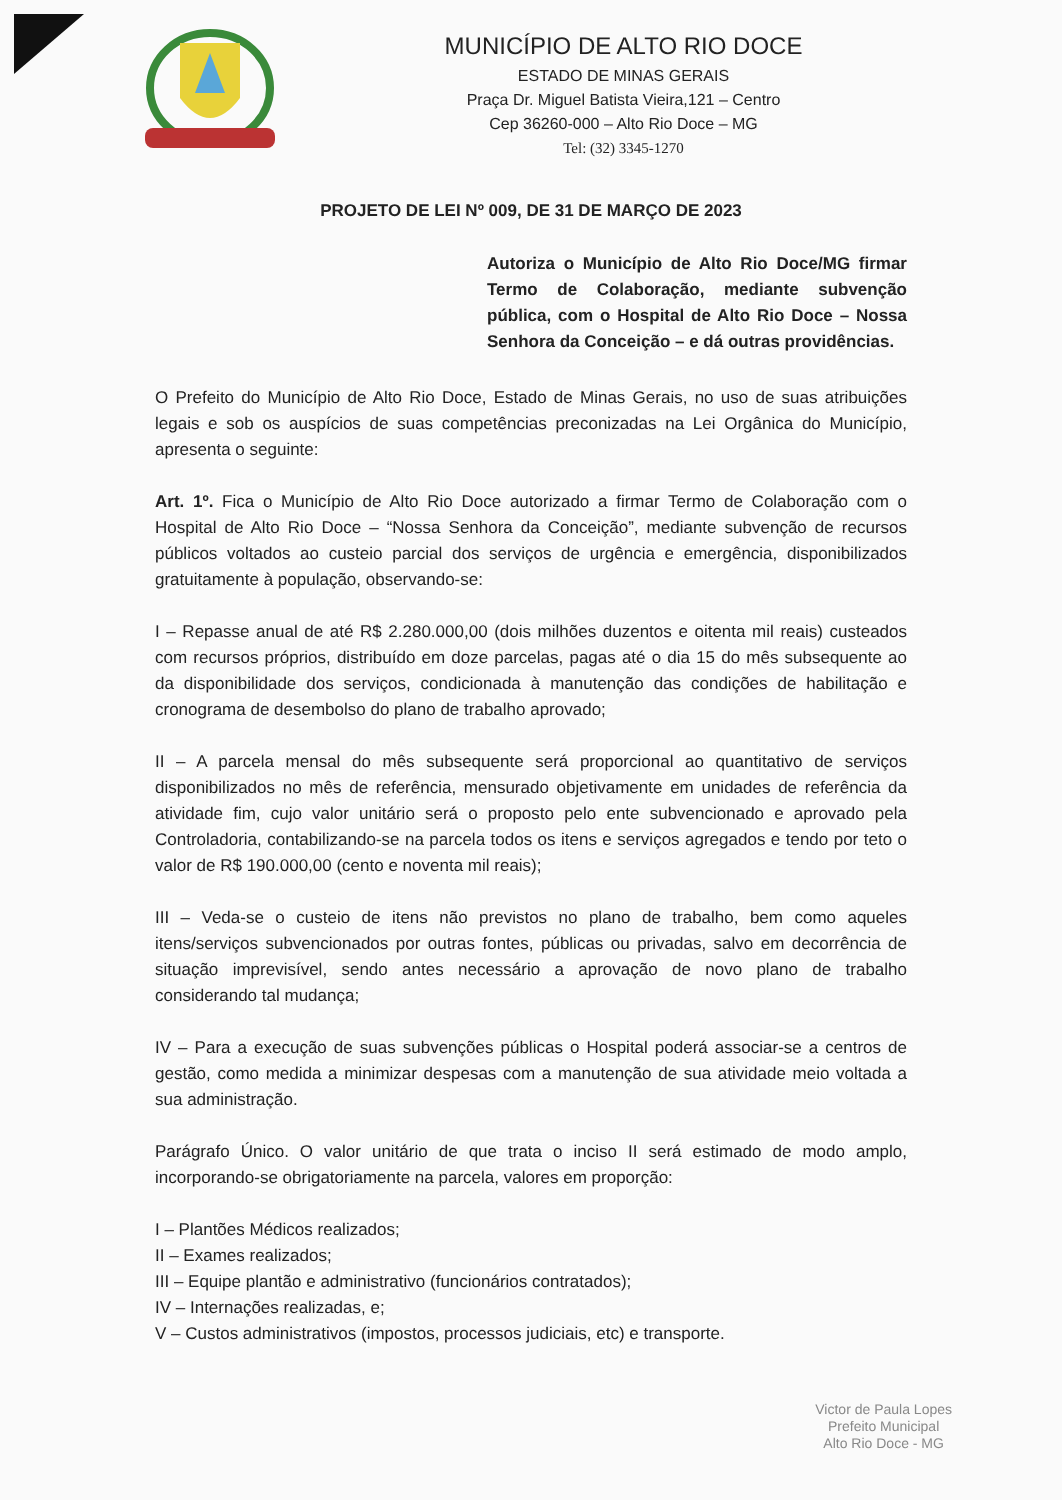MUNICÍPIO DE ALTO RIO DOCE
ESTADO DE MINAS GERAIS
Praça Dr. Miguel Batista Vieira,121 – Centro
Cep 36260-000 – Alto Rio Doce – MG
Tel: (32) 3345-1270
PROJETO DE LEI Nº 009, DE 31 DE MARÇO DE 2023
Autoriza o Município de Alto Rio Doce/MG firmar Termo de Colaboração, mediante subvenção pública, com o Hospital de Alto Rio Doce – Nossa Senhora da Conceição – e dá outras providências.
O Prefeito do Município de Alto Rio Doce, Estado de Minas Gerais, no uso de suas atribuições legais e sob os auspícios de suas competências preconizadas na Lei Orgânica do Município, apresenta o seguinte:
Art. 1º. Fica o Município de Alto Rio Doce autorizado a firmar Termo de Colaboração com o Hospital de Alto Rio Doce – “Nossa Senhora da Conceição”, mediante subvenção de recursos públicos voltados ao custeio parcial dos serviços de urgência e emergência, disponibilizados gratuitamente à população, observando-se:
I – Repasse anual de até R$ 2.280.000,00 (dois milhões duzentos e oitenta mil reais) custeados com recursos próprios, distribuído em doze parcelas, pagas até o dia 15 do mês subsequente ao da disponibilidade dos serviços, condicionada à manutenção das condições de habilitação e cronograma de desembolso do plano de trabalho aprovado;
II – A parcela mensal do mês subsequente será proporcional ao quantitativo de serviços disponibilizados no mês de referência, mensurado objetivamente em unidades de referência da atividade fim, cujo valor unitário será o proposto pelo ente subvencionado e aprovado pela Controladoria, contabilizando-se na parcela todos os itens e serviços agregados e tendo por teto o valor de R$ 190.000,00 (cento e noventa mil reais);
III – Veda-se o custeio de itens não previstos no plano de trabalho, bem como aqueles itens/serviços subvencionados por outras fontes, públicas ou privadas, salvo em decorrência de situação imprevisível, sendo antes necessário a aprovação de novo plano de trabalho considerando tal mudança;
IV – Para a execução de suas subvenções públicas o Hospital poderá associar-se a centros de gestão, como medida a minimizar despesas com a manutenção de sua atividade meio voltada a sua administração.
Parágrafo Único. O valor unitário de que trata o inciso II será estimado de modo amplo, incorporando-se obrigatoriamente na parcela, valores em proporção:
I – Plantões Médicos realizados;
II – Exames realizados;
III – Equipe plantão e administrativo (funcionários contratados);
IV – Internações realizadas, e;
V – Custos administrativos (impostos, processos judiciais, etc) e transporte.
Victor de Paula Lopes
Prefeito Municipal
Alto Rio Doce - MG